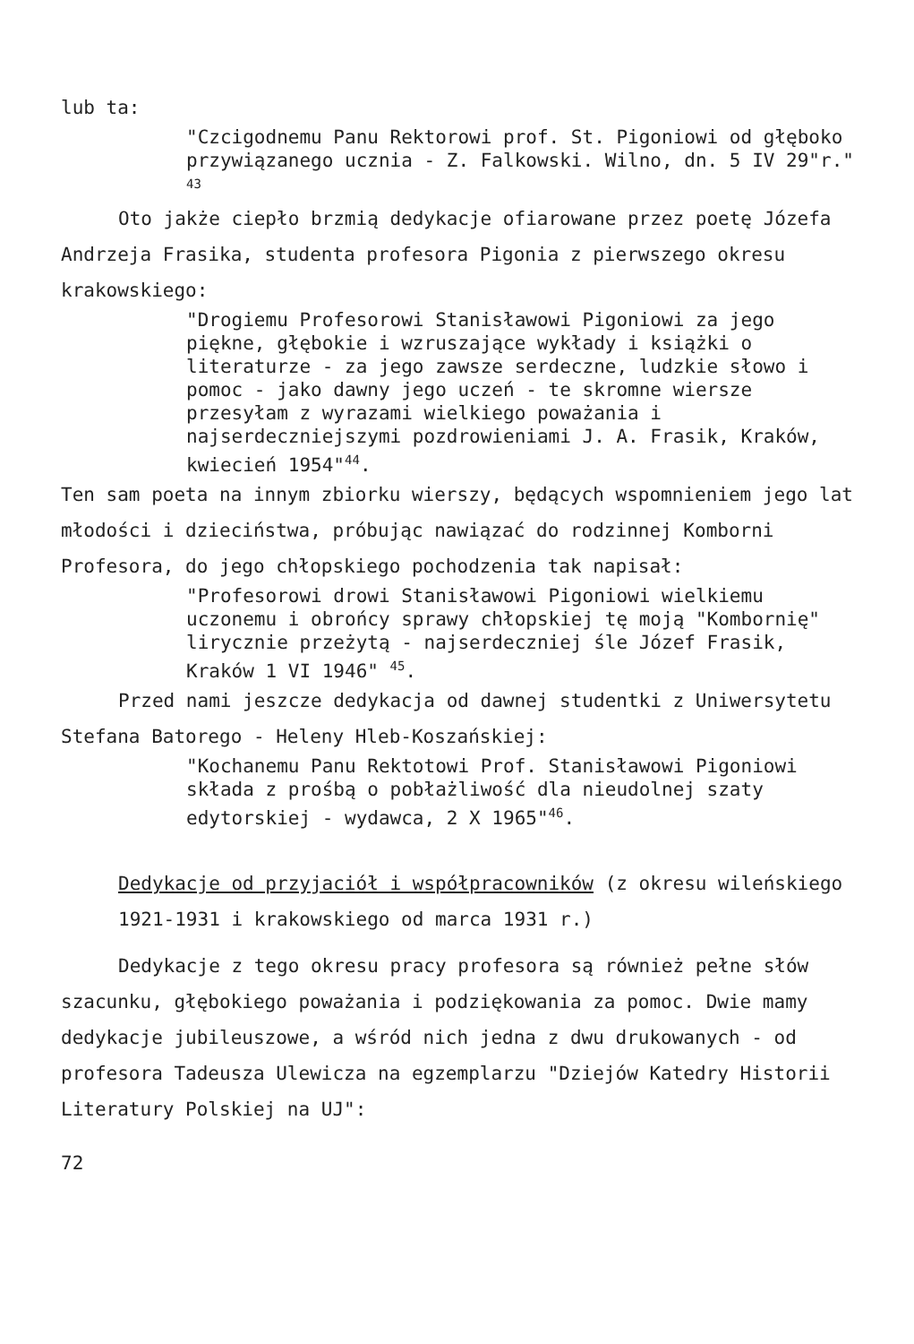lub ta:
"Czcigodnemu Panu Rektorowi prof. St. Pigoniowi od głęboko przywiązanego ucznia - Z. Falkowski. Wilno, dn. 5 IV 29"r." <sup>43</sup>
Oto jakże ciepło brzmią dedykacje ofiarowane przez poetę Józefa Andrzeja Frasika, studenta profesora Pigonia z pierwszego okresu krakowskiego:
"Drogiemu Profesorowi Stanisławowi Pigoniowi za jego piękne, głębokie i wzruszające wykłady i książki o literaturze - za jego zawsze serdeczne, ludzkie słowo i pomoc - jako dawny jego uczeń - te skromne wiersze przesyłam z wyrazami wielkiego poważania i najserdeczniejszymi pozdrowieniami J. A. Frasik, Kraków, kwiecień 1954"<sup>44</sup>.
Ten sam poeta na innym zbiorku wierszy, będących wspomnieniem jego lat młodości i dzieciństwa, próbując nawiązać do rodzinnej Komborni Profesora, do jego chłopskiego pochodzenia tak napisał:
"Profesorowi drowi Stanisławowi Pigoniowi wielkiemu uczonemu i obrońcy sprawy chłopskiej tę moją "Kombornię" lirycznie przeżytą - najserdeczniej śle Józef Frasik, Kraków 1 VI 1946" <sup>45</sup>.
Przed nami jeszcze dedykacja od dawnej studentki z Uniwersytetu Stefana Batorego - Heleny Hleb-Koszańskiej:
"Kochanemu Panu Rektotowi Prof. Stanisławowi Pigoniowi składa z prośbą o pobłażliwość dla nieudolnej szaty edytorskiej - wydawca, 2 X 1965"<sup>46</sup>.
Dedykacje od przyjaciół i współpracowników (z okresu wileńskiego 1921-1931 i krakowskiego od marca 1931 r.)
Dedykacje z tego okresu pracy profesora są również pełne słów szacunku, głębokiego poważania i podziękowania za pomoc. Dwie mamy dedykacje jubileuszowe, a wśród nich jedna z dwu drukowanych - od profesora Tadeusza Ulewicza na egzemplarzu "Dziejów Katedry Historii Literatury Polskiej na UJ":
72